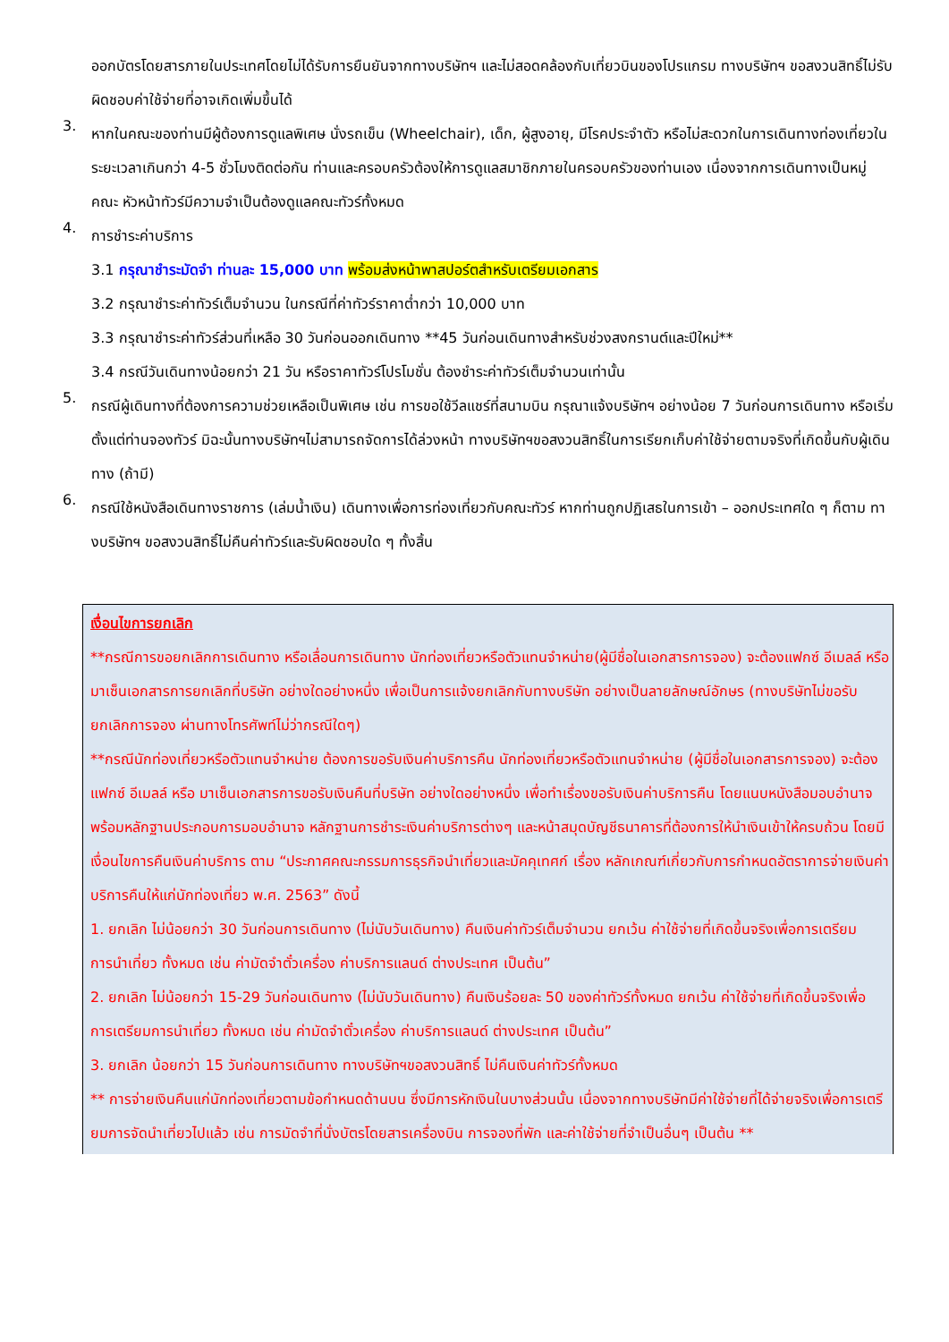ออกบัตรโดยสารภายในประเทศโดยไม่ได้รับการยืนยันจากทางบริษัทฯ และไม่สอดคล้องกับเที่ยวบินของโปรแกรม ทางบริษัทฯ ขอสงวนสิทธิ์ไม่รับผิดชอบค่าใช้จ่ายที่อาจเกิดเพิ่มขึ้นได้
3.
หากในคณะของท่านมีผู้ต้องการดูแลพิเศษ นั่งรถเข็น (Wheelchair), เด็ก, ผู้สูงอายุ, มีโรคประจำตัว หรือไม่สะดวกในการเดินทางท่องเที่ยวในระยะเวลาเกินกว่า 4-5 ชั่วโมงติดต่อกัน ท่านและครอบครัวต้องให้การดูแลสมาชิกภายในครอบครัวของท่านเอง เนื่องจากการเดินทางเป็นหมู่คณะ หัวหน้าทัวร์มีความจำเป็นต้องดูแลคณะทัวร์ทั้งหมด
4.
การชำระค่าบริการ
3.1 กรุณาชำระมัดจำ ท่านละ 15,000 บาท พร้อมส่งหน้าพาสปอร์ตสำหรับเตรียมเอกสาร
3.2 กรุณาชำระค่าทัวร์เต็มจำนวน ในกรณีที่ค่าทัวร์ราคาต่ำกว่า 10,000 บาท
3.3 กรุณาชำระค่าทัวร์ส่วนที่เหลือ 30 วันก่อนออกเดินทาง **45 วันก่อนเดินทางสำหรับช่วงสงกรานต์และปีใหม่**
3.4 กรณีวันเดินทางน้อยกว่า 21 วัน หรือราคาทัวร์โปรโมชั่น ต้องชำระค่าทัวร์เต็มจำนวนเท่านั้น
5.
กรณีผู้เดินทางที่ต้องการความช่วยเหลือเป็นพิเศษ เช่น การขอใช้วีลแชร์ที่สนามบิน กรุณาแจ้งบริษัทฯ อย่างน้อย 7 วันก่อนการเดินทาง หรือเริ่มตั้งแต่ท่านจองทัวร์ มิฉะนั้นทางบริษัทฯไม่สามารถจัดการได้ล่วงหน้า ทางบริษัทฯขอสงวนสิทธิ์ในการเรียกเก็บค่าใช้จ่ายตามจริงที่เกิดขึ้นกับผู้เดินทาง (ถ้ามี)
6.
กรณีใช้หนังสือเดินทางราชการ (เล่มน้ำเงิน) เดินทางเพื่อการท่องเที่ยวกับคณะทัวร์ หากท่านถูกปฏิเสธในการเข้า – ออกประเทศใด ๆ ก็ตาม ทางบริษัทฯ ขอสงวนสิทธิ์ไม่คืนค่าทัวร์และรับผิดชอบใด ๆ ทั้งสิ้น
เงื่อนไขการยกเลิก
**กรณีการขอยกเลิกการเดินทาง หรือเลื่อนการเดินทาง นักท่องเที่ยวหรือตัวแทนจำหน่าย(ผู้มีชื่อในเอกสารการจอง) จะต้องแฟกซ์ อีเมลล์ หรือ มาเซ็นเอกสารการยกเลิกที่บริษัท อย่างใดอย่างหนึ่ง เพื่อเป็นการแจ้งยกเลิกกับทางบริษัท อย่างเป็นลายลักษณ์อักษร (ทางบริษัทไม่ขอรับยกเลิกการจอง ผ่านทางโทรศัพท์ไม่ว่ากรณีใดๆ)
**กรณีนักท่องเที่ยวหรือตัวแทนจำหน่าย ต้องการขอรับเงินค่าบริการคืน นักท่องเที่ยวหรือตัวแทนจำหน่าย (ผู้มีชื่อในเอกสารการจอง) จะต้องแฟกซ์ อีเมลล์ หรือ มาเซ็นเอกสารการขอรับเงินคืนที่บริษัท อย่างใดอย่างหนึ่ง เพื่อทำเรื่องขอรับเงินค่าบริการคืน โดยแนบหนังสือมอบอำนาจพร้อมหลักฐานประกอบการมอบอำนาจ หลักฐานการชำระเงินค่าบริการต่างๆ และหน้าสมุดบัญชีธนาคารที่ต้องการให้นำเงินเข้าให้ครบถ้วน โดยมีเงื่อนไขการคืนเงินค่าบริการ ตาม “ประกาศคณะกรรมการธุรกิจนำเที่ยวและมัคคุเทศก์ เรื่อง หลักเกณฑ์เกี่ยวกับการกำหนดอัตราการจ่ายเงินค่าบริการคืนให้แก่นักท่องเที่ยว พ.ศ. 2563” ดังนี้
1. ยกเลิก ไม่น้อยกว่า 30 วันก่อนการเดินทาง (ไม่นับวันเดินทาง) คืนเงินค่าทัวร์เต็มจำนวน ยกเว้น ค่าใช้จ่ายที่เกิดขึ้นจริงเพื่อการเตรียมการนำเที่ยว ทั้งหมด เช่น ค่ามัดจำตั๋วเครื่อง ค่าบริการแลนด์ ต่างประเทศ เป็นต้น”
2. ยกเลิก ไม่น้อยกว่า 15-29 วันก่อนเดินทาง (ไม่นับวันเดินทาง) คืนเงินร้อยละ 50 ของค่าทัวร์ทั้งหมด ยกเว้น ค่าใช้จ่ายที่เกิดขึ้นจริงเพื่อการเตรียมการนำเที่ยว ทั้งหมด เช่น ค่ามัดจำตั๋วเครื่อง ค่าบริการแลนด์ ต่างประเทศ เป็นต้น”
3. ยกเลิก น้อยกว่า 15 วันก่อนการเดินทาง ทางบริษัทฯขอสงวนสิทธิ์ ไม่คืนเงินค่าทัวร์ทั้งหมด
** การจ่ายเงินคืนแก่นักท่องเที่ยวตามข้อกำหนดด้านบน ซึ่งมีการหักเงินในบางส่วนนั้น เนื่องจากทางบริษัทมีค่าใช้จ่ายที่ได้จ่ายจริงเพื่อการเตรียมการจัดนำเที่ยวไปแล้ว เช่น การมัดจำที่นั่งบัตรโดยสารเครื่องบิน การจองที่พัก และค่าใช้จ่ายที่จำเป็นอื่นๆ เป็นต้น **